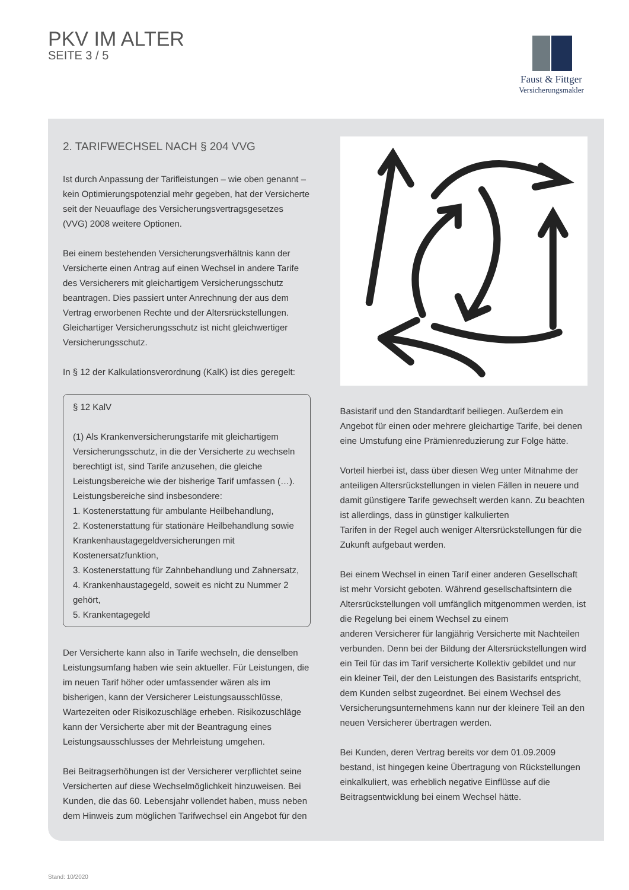PKV IM ALTER
SEITE 3 / 5
Faust & Fittger
Versicherungsmakler
2. TARIFWECHSEL NACH § 204 VVG
Ist durch Anpassung der Tarifleistungen – wie oben genannt – kein Optimierungspotenzial mehr gegeben, hat der Versicherte seit der Neuauflage des Versicherungsvertragsgesetzes (VVG) 2008 weitere Optionen.
Bei einem bestehenden Versicherungsverhältnis kann der Versicherte einen Antrag auf einen Wechsel in andere Tarife des Versicherers mit gleichartigem Versicherungsschutz beantragen. Dies passiert unter Anrechnung der aus dem Vertrag erworbenen Rechte und der Altersrückstellungen.
Gleichartiger Versicherungsschutz ist nicht gleichwertiger Versicherungsschutz.
In § 12 der Kalkulationsverordnung (KalK) ist dies geregelt:
§ 12 KalV
(1) Als Krankenversicherungstarife mit gleichartigem Versicherungsschutz, in die der Versicherte zu wechseln berechtigt ist, sind Tarife anzusehen, die gleiche Leistungsbereiche wie der bisherige Tarif umfassen (…). Leistungsbereiche sind insbesondere:
1. Kostenerstattung für ambulante Heilbehandlung,
2. Kostenerstattung für stationäre Heilbehandlung sowie Krankenhaustagegeldversicherungen mit Kostenersatzfunktion,
3. Kostenerstattung für Zahnbehandlung und Zahnersatz,
4. Krankenhaustagegeld, soweit es nicht zu Nummer 2 gehört,
5. Krankentagegeld
Der Versicherte kann also in Tarife wechseln, die denselben Leistungsumfang haben wie sein aktueller. Für Leistungen, die im neuen Tarif höher oder umfassender wären als im bisherigen, kann der Versicherer Leistungsausschlüsse, Wartezeiten oder Risikozuschläge erheben. Risikozuschläge kann der Versicherte aber mit der Beantragung eines Leistungsausschlusses der Mehrleistung umgehen.
Bei Beitragserhöhungen ist der Versicherer verpflichtet seine Versicherten auf diese Wechselmöglichkeit hinzuweisen. Bei Kunden, die das 60. Lebensjahr vollendet haben, muss neben dem Hinweis zum möglichen Tarifwechsel ein Angebot für den
Basistarif und den Standardtarif beiliegen. Außerdem ein Angebot für einen oder mehrere gleichartige Tarife, bei denen eine Umstufung eine Prämienreduzierung zur Folge hätte.
Vorteil hierbei ist, dass über diesen Weg unter Mitnahme der anteiligen Altersrückstellungen in vielen Fällen in neuere und damit günstigere Tarife gewechselt werden kann. Zu beachten ist allerdings, dass in günstiger kalkulierten
Tarifen in der Regel auch weniger Altersrückstellungen für die Zukunft aufgebaut werden.
Bei einem Wechsel in einen Tarif einer anderen Gesellschaft ist mehr Vorsicht geboten. Während gesellschaftsintern die Altersrückstellungen voll umfänglich mitgenommen werden, ist die Regelung bei einem Wechsel zu einem
anderen Versicherer für langjährig Versicherte mit Nachteilen verbunden. Denn bei der Bildung der Altersrückstellungen wird ein Teil für das im Tarif versicherte Kollektiv gebildet und nur ein kleiner Teil, der den Leistungen des Basistarifs entspricht, dem Kunden selbst zugeordnet. Bei einem Wechsel des Versicherungsunternehmens kann nur der kleinere Teil an den neuen Versicherer übertragen werden.
Bei Kunden, deren Vertrag bereits vor dem 01.09.2009 bestand, ist hingegen keine Übertragung von Rückstellungen einkalkuliert, was erheblich negative Einflüsse auf die Beitragsentwicklung bei einem Wechsel hätte.
Stand: 10/2020